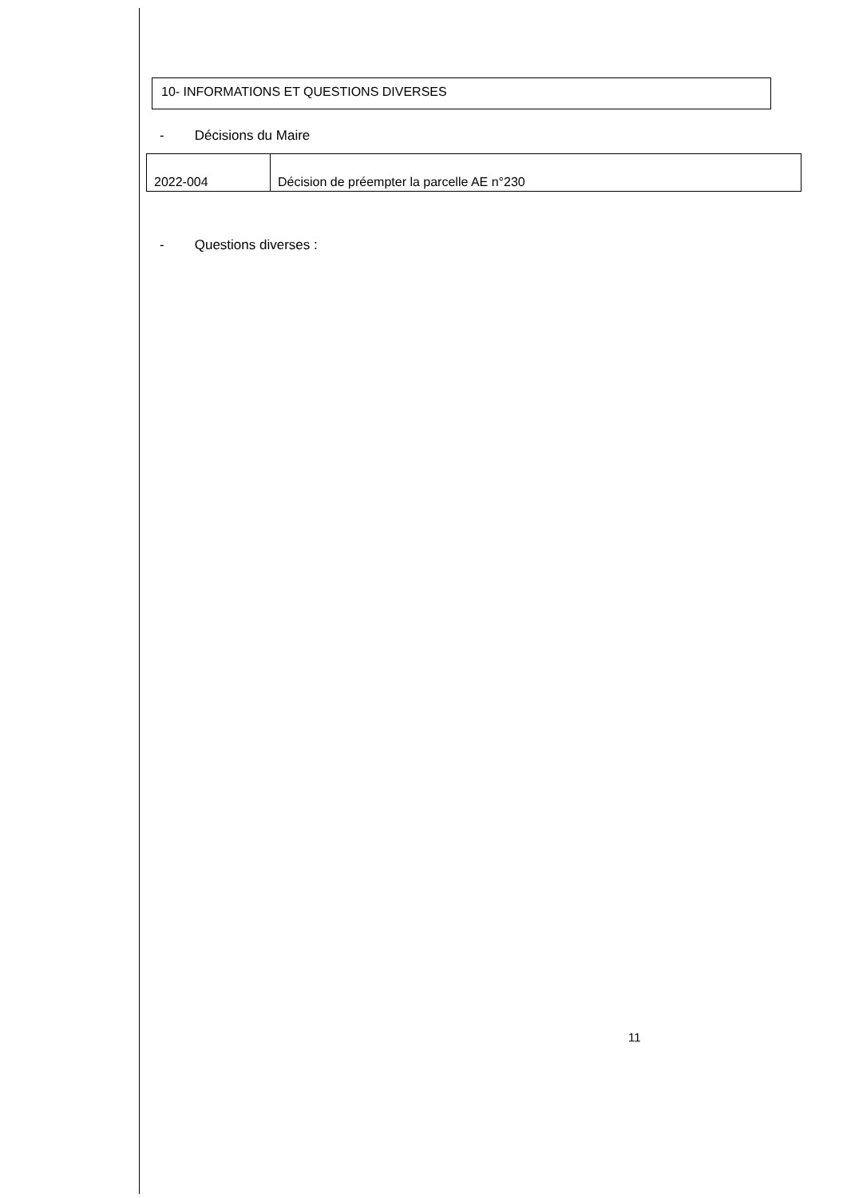10- INFORMATIONS ET QUESTIONS DIVERSES
- Décisions du Maire
| 2022-004 | Décision de préempter la parcelle AE n°230 |
- Questions diverses :
11